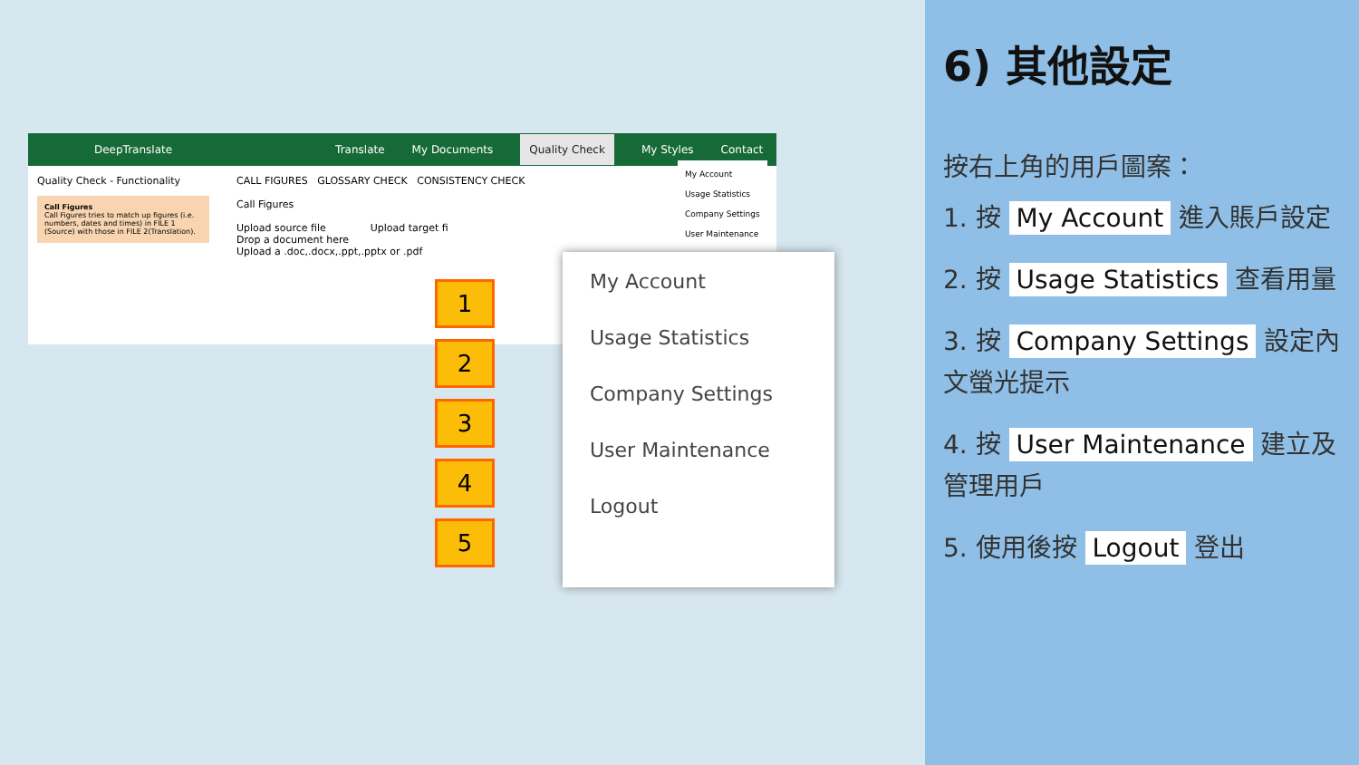DeepTranslate Translate My Documents Quality Check My Styles Contact
Quality Check - Functionality
Call Figures
Call Figures tries to match up figures (i.e. numbers, dates and times) in FILE 1 (Source) with those in FILE 2(Translation).
CALL FIGURES GLOSSARY CHECK CONSISTENCY CHECK
Call Figures
Upload source file Upload target fi
Drop a document here
Upload a .doc,.docx,.ppt,.pptx or .pdf
My Account
Usage Statistics
Company Settings
User Maintenance
1
2
3
4
5
My Account
Usage Statistics
Company Settings
User Maintenance
Logout
6) 其他設定
按右上角的用戶圖案：
1. 按 My Account 進入賬戶設定
2. 按 Usage Statistics 查看用量
3. 按 Company Settings 設定內文螢光提示
4. 按 User Maintenance 建立及管理用戶
5. 使用後按 Logout 登出